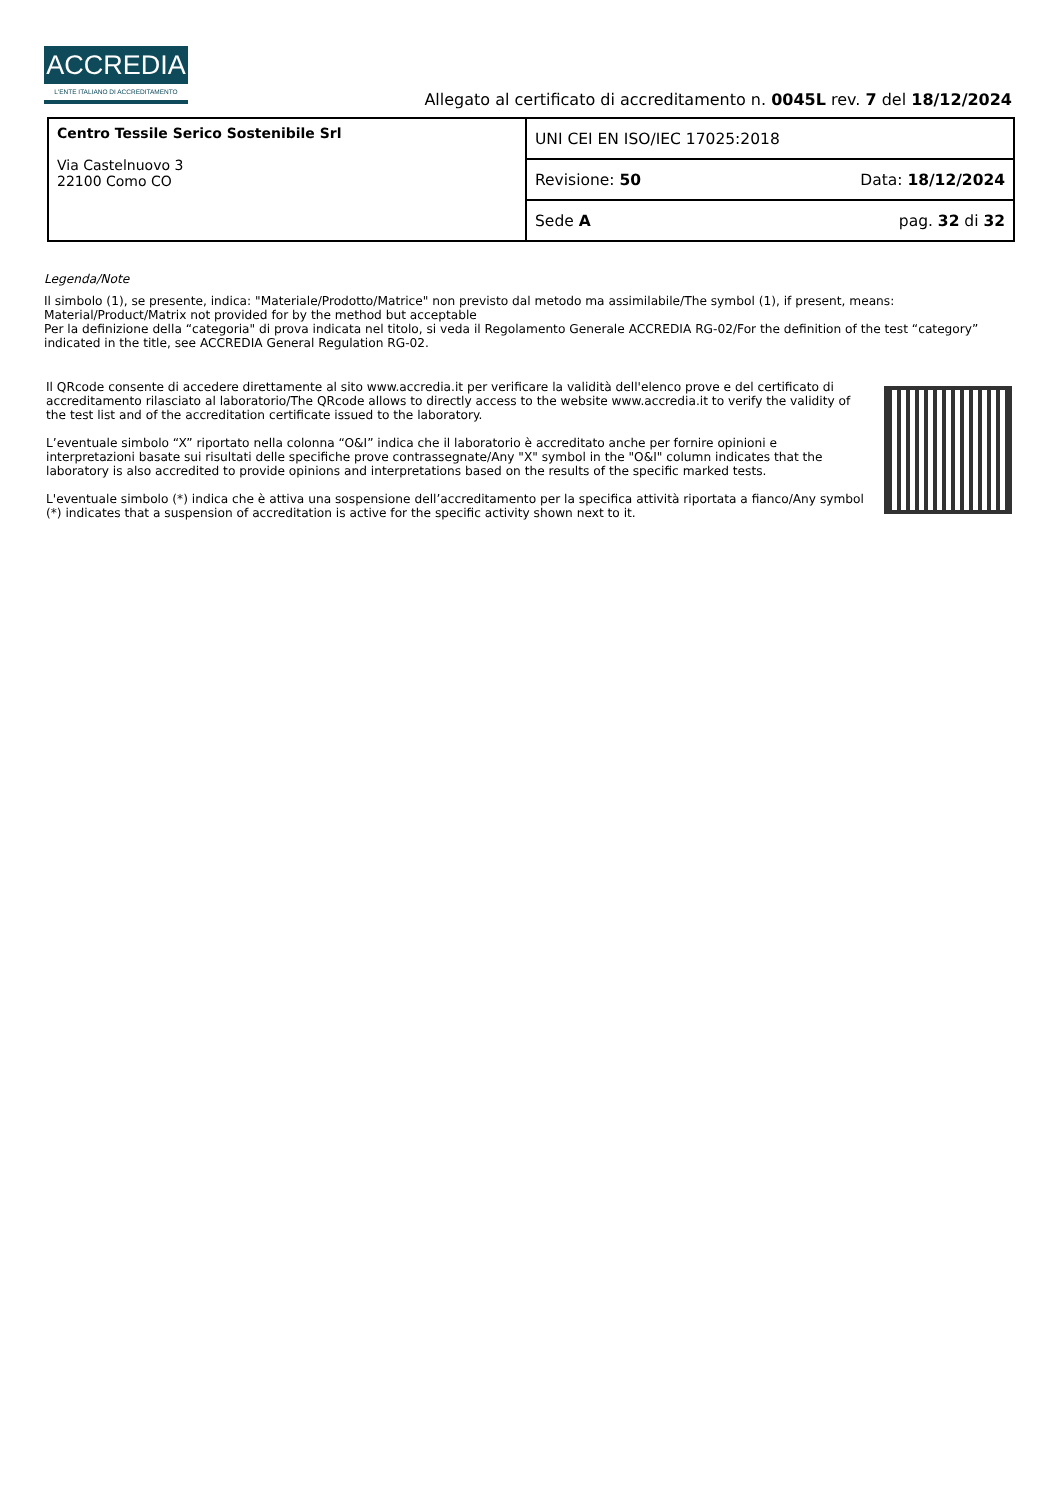ACCREDIA
L'ENTE ITALIANO DI ACCREDITAMENTO
Allegato al certificato di accreditamento n. 0045L rev. 7 del 18/12/2024
| Centro Tessile Serico Sostenibile Srl Via Castelnuovo 3 22100 Como CO | UNI CEI EN ISO/IEC 17025:2018 | |
| | Revisione: 50 | Data: 18/12/2024 |
| | Sede A | pag. 32 di 32 |
Legenda/Note
Il simbolo (1), se presente, indica: "Materiale/Prodotto/Matrice" non previsto dal metodo ma assimilabile/The symbol (1), if present, means: Material/Product/Matrix not provided for by the method but acceptable
Per la definizione della “categoria" di prova indicata nel titolo, si veda il Regolamento Generale ACCREDIA RG-02/For the definition of the test “category” indicated in the title, see ACCREDIA General Regulation RG-02.
Il QRcode consente di accedere direttamente al sito www.accredia.it per verificare la validità dell'elenco prove e del certificato di accreditamento rilasciato al laboratorio/The QRcode allows to directly access to the website www.accredia.it to verify the validity of the test list and of the accreditation certificate issued to the laboratory.
L’eventuale simbolo “X” riportato nella colonna “O&I” indica che il laboratorio è accreditato anche per fornire opinioni e interpretazioni basate sui risultati delle specifiche prove contrassegnate/Any "X" symbol in the "O&I" column indicates that the laboratory is also accredited to provide opinions and interpretations based on the results of the specific marked tests.
L'eventuale simbolo (*) indica che è attiva una sospensione dell’accreditamento per la specifica attività riportata a fianco/Any symbol (*) indicates that a suspension of accreditation is active for the specific activity shown next to it.